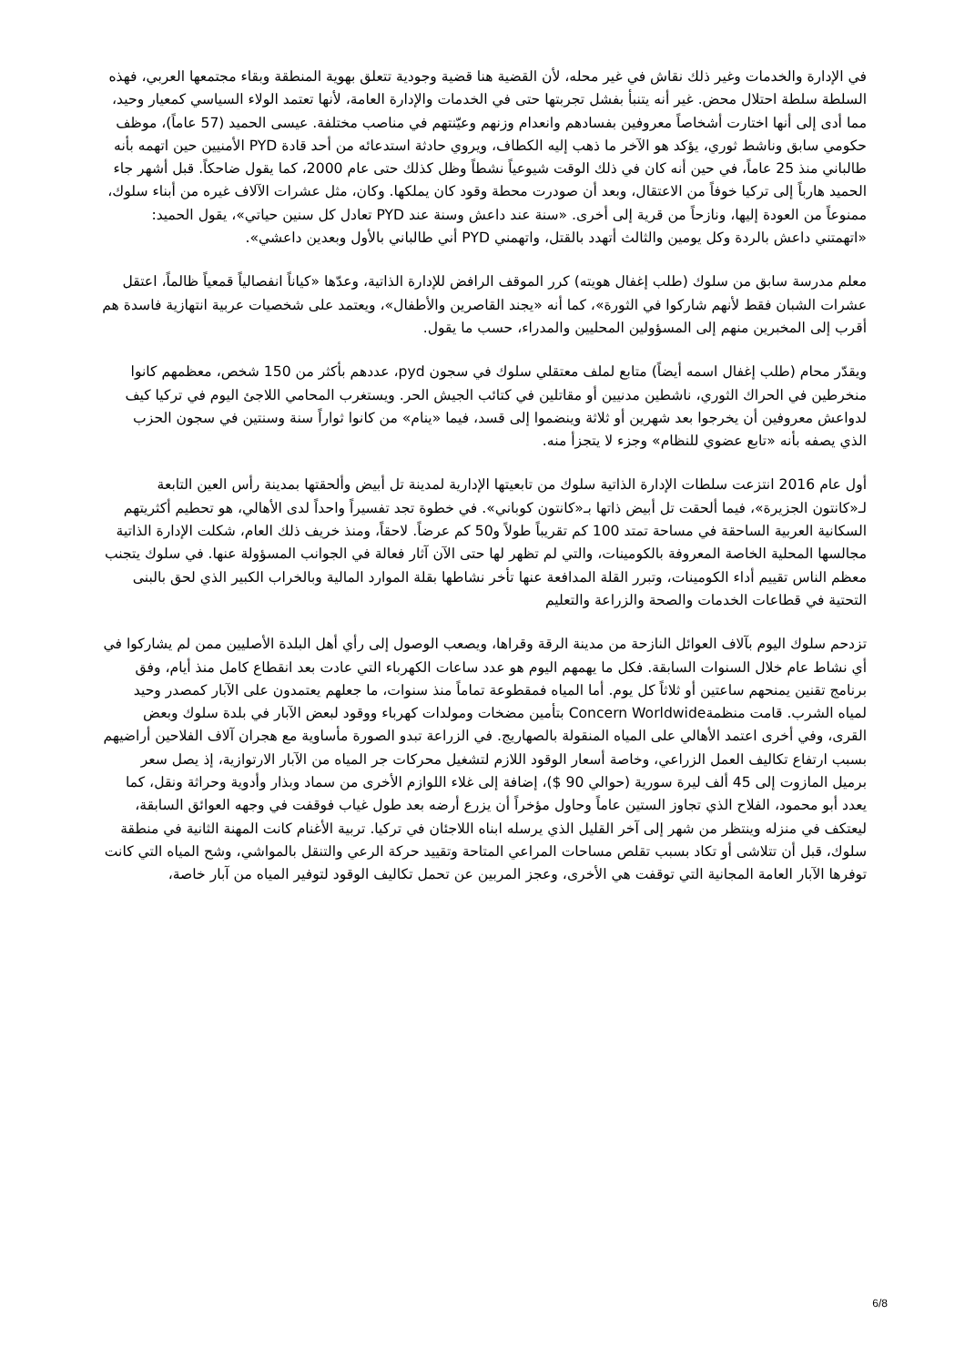في الإدارة والخدمات وغير ذلك نقاش في غير محله، لأن القضية هنا قضية وجودية تتعلق بهوية المنطقة وبقاء مجتمعها العربي، فهذه السلطة سلطة احتلال محض. غير أنه يتنبأ بفشل تجربتها حتى في الخدمات والإدارة العامة، لأنها تعتمد الولاء السياسي كمعيار وحيد، مما أدى إلى أنها اختارت أشخاصاً معروفين بفسادهم وانعدام وزنهم وعيّنتهم في مناصب مختلفة. عيسى الحميد (57 عاماً)، موظف حكومي سابق وناشط ثوري، يؤكد هو الآخر ما ذهب إليه الكطاف، ويروي حادثة استدعائه من أحد قادة PYD الأمنيين حين اتهمه بأنه طالباني منذ 25 عاماً، في حين أنه كان في ذلك الوقت شيوعياً نشطاً وظل كذلك حتى عام 2000، كما يقول ضاحكاً. قبل أشهر جاء الحميد هارباً إلى تركيا خوفاً من الاعتقال، وبعد أن صودرت محطة وقود كان يملكها. وكان، مثل عشرات الآلاف غيره من أبناء سلوك، ممنوعاً من العودة إليها، ونازحاً من قرية إلى أخرى. «سنة عند داعش وسنة عند PYD تعادل كل سنين حياتي»، يقول الحميد: «اتهمتني داعش بالردة وكل يومين والثالث أتهدد بالقتل، واتهمني PYD أني طالباني بالأول وبعدين داعشي».
معلم مدرسة سابق من سلوك (طلب إغفال هويته) كرر الموقف الرافض للإدارة الذاتية، وعدّها «كياناً انفصالياً قمعياً ظالماً، اعتقل عشرات الشبان فقط لأنهم شاركوا في الثورة»، كما أنه «يجند القاصرين والأطفال»، ويعتمد على شخصيات عربية انتهازية فاسدة هم أقرب إلى المخبرين منهم إلى المسؤولين المحليين والمدراء، حسب ما يقول.
ويقدّر محام (طلب إغفال اسمه أيضاً) متابع لملف معتقلي سلوك في سجون pyd، عددهم بأكثر من 150 شخص، معظمهم كانوا منخرطين في الحراك الثوري، ناشطين مدنيين أو مقاتلين في كتائب الجيش الحر. ويستغرب المحامي اللاجئ اليوم في تركيا كيف لدواعش معروفين أن يخرجوا بعد شهرين أو ثلاثة وينضموا إلى قسد، فيما «ينام» من كانوا ثواراً سنة وسنتين في سجون الحزب الذي يصفه بأنه «تابع عضوي للنظام» وجزء لا يتجزأ منه.
أول عام 2016 انتزعت سلطات الإدارة الذاتية سلوك من تابعيتها الإدارية لمدينة تل أبيض وألحقتها بمدينة رأس العين التابعة لـ«كانتون الجزيرة»، فيما ألحقت تل أبيض ذاتها بـ«كانتون كوباني». في خطوة تجد تفسيراً واحداً لدى الأهالي، هو تحطيم أكثريتهم السكانية العربية الساحقة في مساحة تمتد 100 كم تقريباً طولاً و50 كم عرضاً. لاحقاً، ومنذ خريف ذلك العام، شكلت الإدارة الذاتية مجالسها المحلية الخاصة المعروفة بالكومينات، والتي لم تظهر لها حتى الآن آثار فعالة في الجوانب المسؤولة عنها. في سلوك يتجنب معظم الناس تقييم أداء الكومينات، وتبرر القلة المدافعة عنها تأخر نشاطها بقلة الموارد المالية وبالخراب الكبير الذي لحق بالبنى التحتية في قطاعات الخدمات والصحة والزراعة والتعليم
تزدحم سلوك اليوم بآلاف العوائل النازحة من مدينة الرقة وقراها، ويصعب الوصول إلى رأي أهل البلدة الأصليين ممن لم يشاركوا في أي نشاط عام خلال السنوات السابقة. فكل ما يهمهم اليوم هو عدد ساعات الكهرباء التي عادت بعد انقطاع كامل منذ أيام، وفق برنامج تقنين يمنحهم ساعتين أو ثلاثاً كل يوم. أما المياه فمقطوعة تماماً منذ سنوات، ما جعلهم يعتمدون على الآبار كمصدر وحيد لمياه الشرب. قامت منظمةConcern Worldwide بتأمين مضخات ومولدات كهرباء ووقود لبعض الآبار في بلدة سلوك وبعض القرى، وفي أخرى اعتمد الأهالي على المياه المنقولة بالصهاريج. في الزراعة تبدو الصورة مأساوية مع هجران آلاف الفلاحين أراضيهم بسبب ارتفاع تكاليف العمل الزراعي، وخاصة أسعار الوقود اللازم لتشغيل محركات جر المياه من الآبار الارتوازية، إذ يصل سعر برميل المازوت إلى 45 ألف ليرة سورية (حوالي 90 $)، إضافة إلى غلاء اللوازم الأخرى من سماد وبذار وأدوية وحراثة ونقل، كما يعدد أبو محمود، الفلاح الذي تجاوز الستين عاماً وحاول مؤخراً أن يزرع أرضه بعد طول غياب فوقفت في وجهه العوائق السابقة، ليعتكف في منزله وينتظر من شهر إلى آخر القليل الذي يرسله ابناه اللاجئان في تركيا. تربية الأغنام كانت المهنة الثانية في منطقة سلوك، قبل أن تتلاشى أو تكاد بسبب تقلص مساحات المراعي المتاحة وتقييد حركة الرعي والتنقل بالمواشي، وشح المياه التي كانت توفرها الآبار العامة المجانية التي توقفت هي الأخرى، وعجز المربين عن تحمل تكاليف الوقود لتوفير المياه من آبار خاصة،
6/8